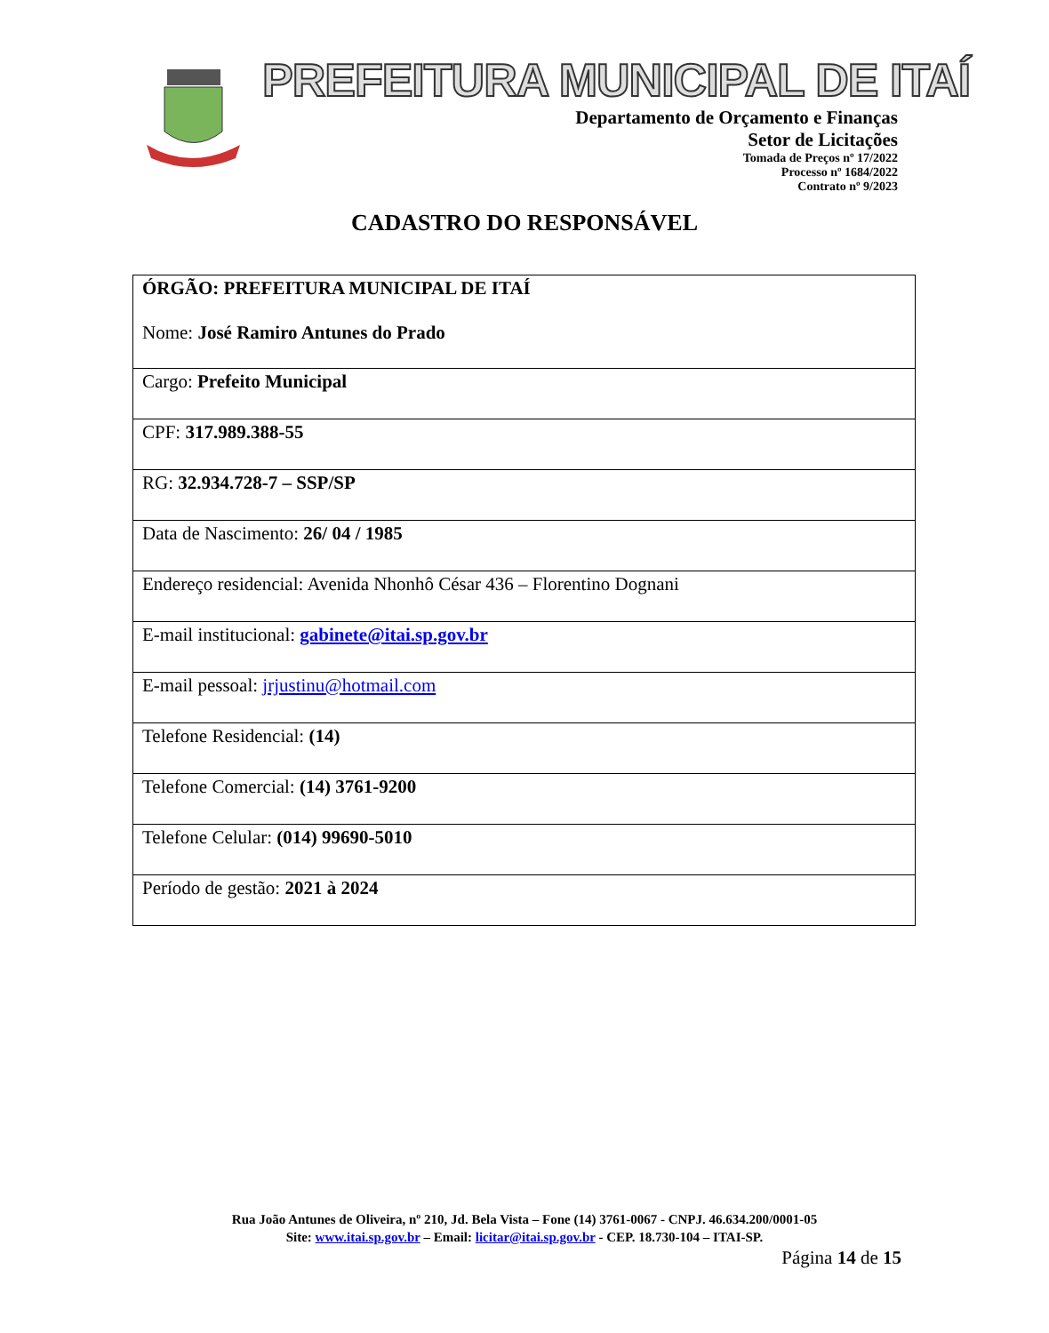PREFEITURA MUNICIPAL DE ITAÍ
Departamento de Orçamento e Finanças
Setor de Licitações
Tomada de Preços nº 17/2022
Processo nº 1684/2022
Contrato nº 9/2023
CADASTRO DO RESPONSÁVEL
| ÓRGÃO: PREFEITURA MUNICIPAL DE ITAÍ Nome: José Ramiro Antunes do Prado |
| Cargo: Prefeito Municipal |
| CPF: 317.989.388-55 |
| RG: 32.934.728-7 – SSP/SP |
| Data de Nascimento: 26/ 04 / 1985 |
| Endereço residencial: Avenida Nhonhô César 436 – Florentino Dognani |
| E-mail institucional: gabinete@itai.sp.gov.br |
| E-mail pessoal: jrjustinu@hotmail.com |
| Telefone Residencial: (14) |
| Telefone Comercial: (14) 3761-9200 |
| Telefone Celular: (014) 99690-5010 |
| Período de gestão: 2021 à 2024 |
Rua João Antunes de Oliveira, nº 210, Jd. Bela Vista – Fone (14) 3761-0067 - CNPJ. 46.634.200/0001-05
Site: www.itai.sp.gov.br – Email: licitar@itai.sp.gov.br - CEP. 18.730-104 – ITAI-SP.
Página 14 de 15